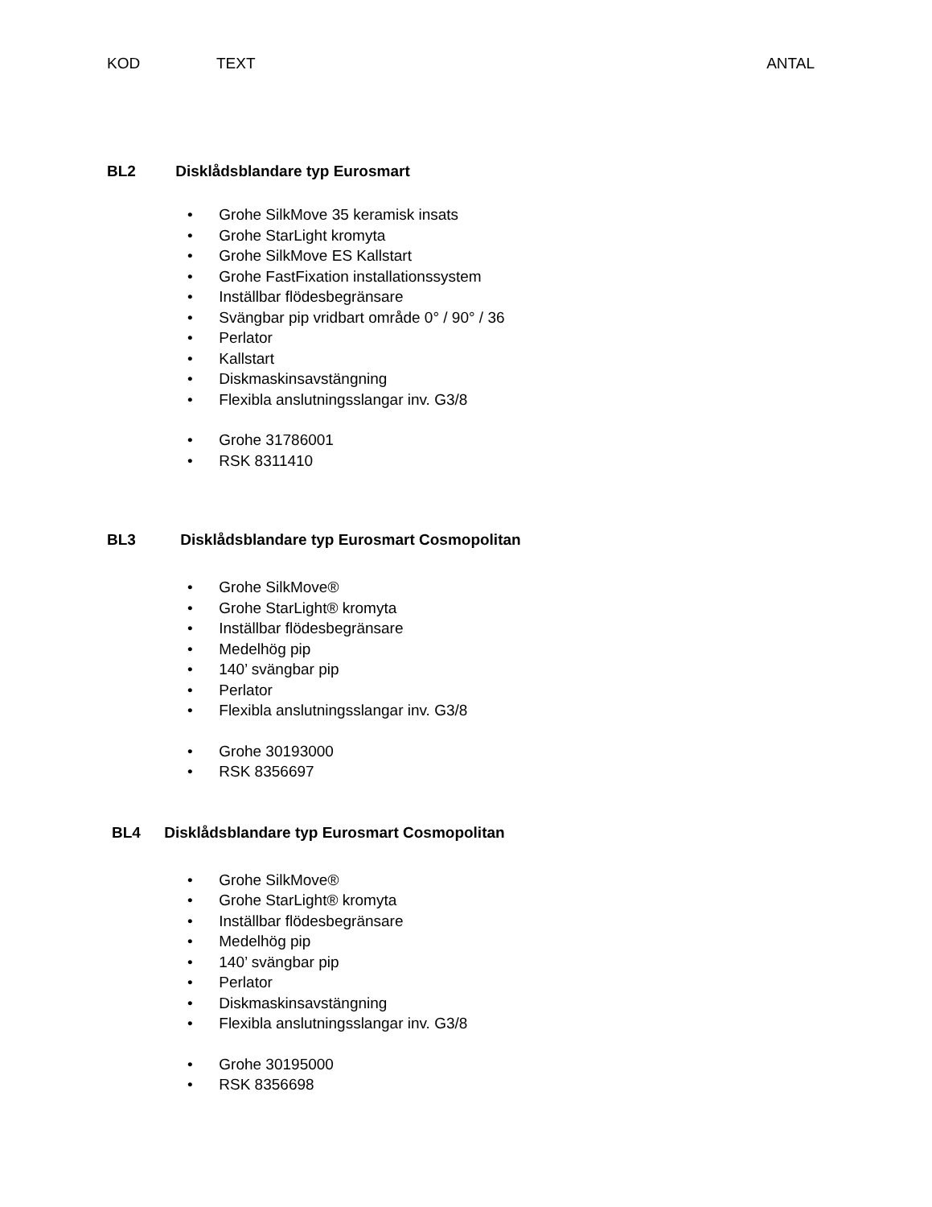KOD TEXT ANTAL
BL2 Disklådsblandare typ Eurosmart
• Grohe SilkMove 35 keramisk insats
• Grohe StarLight kromyta
• Grohe SilkMove ES Kallstart
• Grohe FastFixation installationssystem
• Inställbar flödesbegränsare
• Svängbar pip vridbart område 0° / 90° / 36
• Perlator
• Kallstart
• Diskmaskinsavstängning
• Flexibla anslutningsslangar inv. G3/8
• Grohe 31786001
• RSK 8311410
BL3 Disklådsblandare typ Eurosmart Cosmopolitan
• Grohe SilkMove®
• Grohe StarLight® kromyta
• Inställbar flödesbegränsare
• Medelhög pip
• 140’ svängbar pip
• Perlator
• Flexibla anslutningsslangar inv. G3/8
• Grohe 30193000
• RSK 8356697
BL4 Disklådsblandare typ Eurosmart Cosmopolitan
• Grohe SilkMove®
• Grohe StarLight® kromyta
• Inställbar flödesbegränsare
• Medelhög pip
• 140’ svängbar pip
• Perlator
• Diskmaskinsavstängning
• Flexibla anslutningsslangar inv. G3/8
• Grohe 30195000
• RSK 8356698